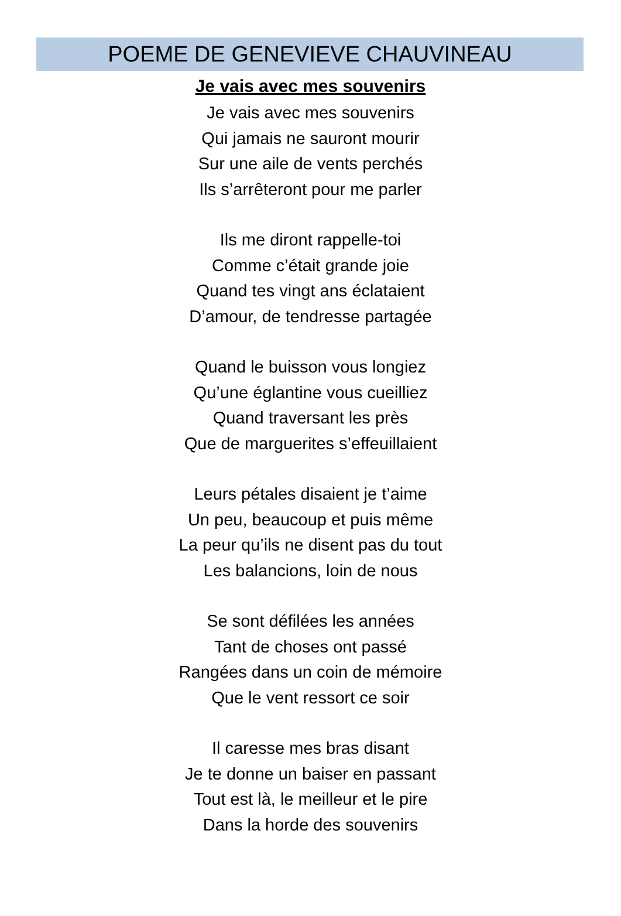POEME DE GENEVIEVE CHAUVINEAU
Je vais avec mes souvenirs
Je vais avec mes souvenirs
Qui jamais ne sauront mourir
Sur une aile de vents perchés
Ils s’arrêteront pour me parler
Ils me diront rappelle-toi
Comme c’était grande joie
Quand tes vingt ans éclataient
D’amour, de tendresse partagée
Quand le buisson vous longiez
Qu’une églantine vous cueilliez
Quand traversant les près
Que de marguerites s’effeuillaient
Leurs pétales disaient je t’aime
Un peu, beaucoup et puis même
La peur qu’ils ne disent pas du tout
Les balancions, loin de nous
Se sont défilées les années
Tant de choses ont passé
Rangées dans un coin de mémoire
Que le vent ressort ce soir
Il caresse mes bras disant
Je te donne un baiser en passant
Tout est là, le meilleur et le pire
Dans la horde des souvenirs